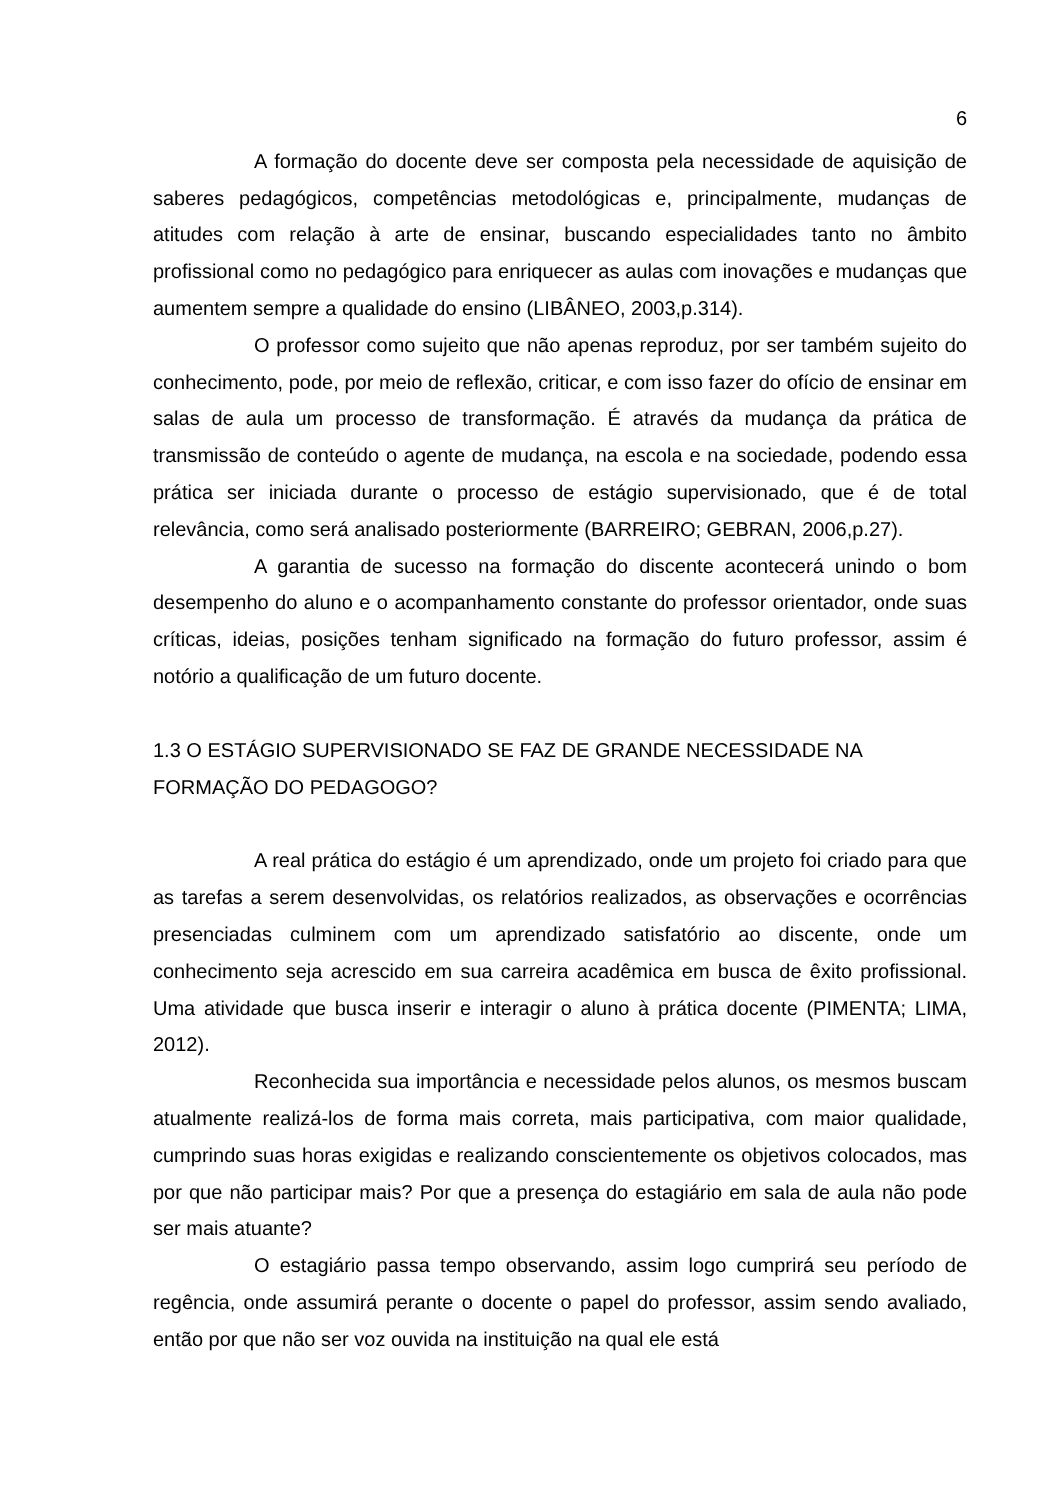6
A formação do docente deve ser composta pela necessidade de aquisição de saberes pedagógicos, competências metodológicas e, principalmente, mudanças de atitudes com relação à arte de ensinar, buscando especialidades tanto no âmbito profissional como no pedagógico para enriquecer as aulas com inovações e mudanças que aumentem sempre a qualidade do ensino (LIBÂNEO, 2003,p.314).
O professor como sujeito que não apenas reproduz, por ser também sujeito do conhecimento, pode, por meio de reflexão, criticar, e com isso fazer do ofício de ensinar em salas de aula um processo de transformação. É através da mudança da prática de transmissão de conteúdo o agente de mudança, na escola e na sociedade, podendo essa prática ser iniciada durante o processo de estágio supervisionado, que é de total relevância, como será analisado posteriormente (BARREIRO; GEBRAN, 2006,p.27).
A garantia de sucesso na formação do discente acontecerá unindo o bom desempenho do aluno e o acompanhamento constante do professor orientador, onde suas críticas, ideias, posições tenham significado na formação do futuro professor, assim é notório a qualificação de um futuro docente.
1.3 O ESTÁGIO SUPERVISIONADO SE FAZ DE GRANDE NECESSIDADE NA FORMAÇÃO DO PEDAGOGO?
A real prática do estágio é um aprendizado, onde um projeto foi criado para que as tarefas a serem desenvolvidas, os relatórios realizados, as observações e ocorrências presenciadas culminem com um aprendizado satisfatório ao discente, onde um conhecimento seja acrescido em sua carreira acadêmica em busca de êxito profissional. Uma atividade que busca inserir e interagir o aluno à prática docente (PIMENTA; LIMA, 2012).
Reconhecida sua importância e necessidade pelos alunos, os mesmos buscam atualmente realizá-los de forma mais correta, mais participativa, com maior qualidade, cumprindo suas horas exigidas e realizando conscientemente os objetivos colocados, mas por que não participar mais? Por que a presença do estagiário em sala de aula não pode ser mais atuante?
O estagiário passa tempo observando, assim logo cumprirá seu período de regência, onde assumirá perante o docente o papel do professor, assim sendo avaliado, então por que não ser voz ouvida na instituição na qual ele está